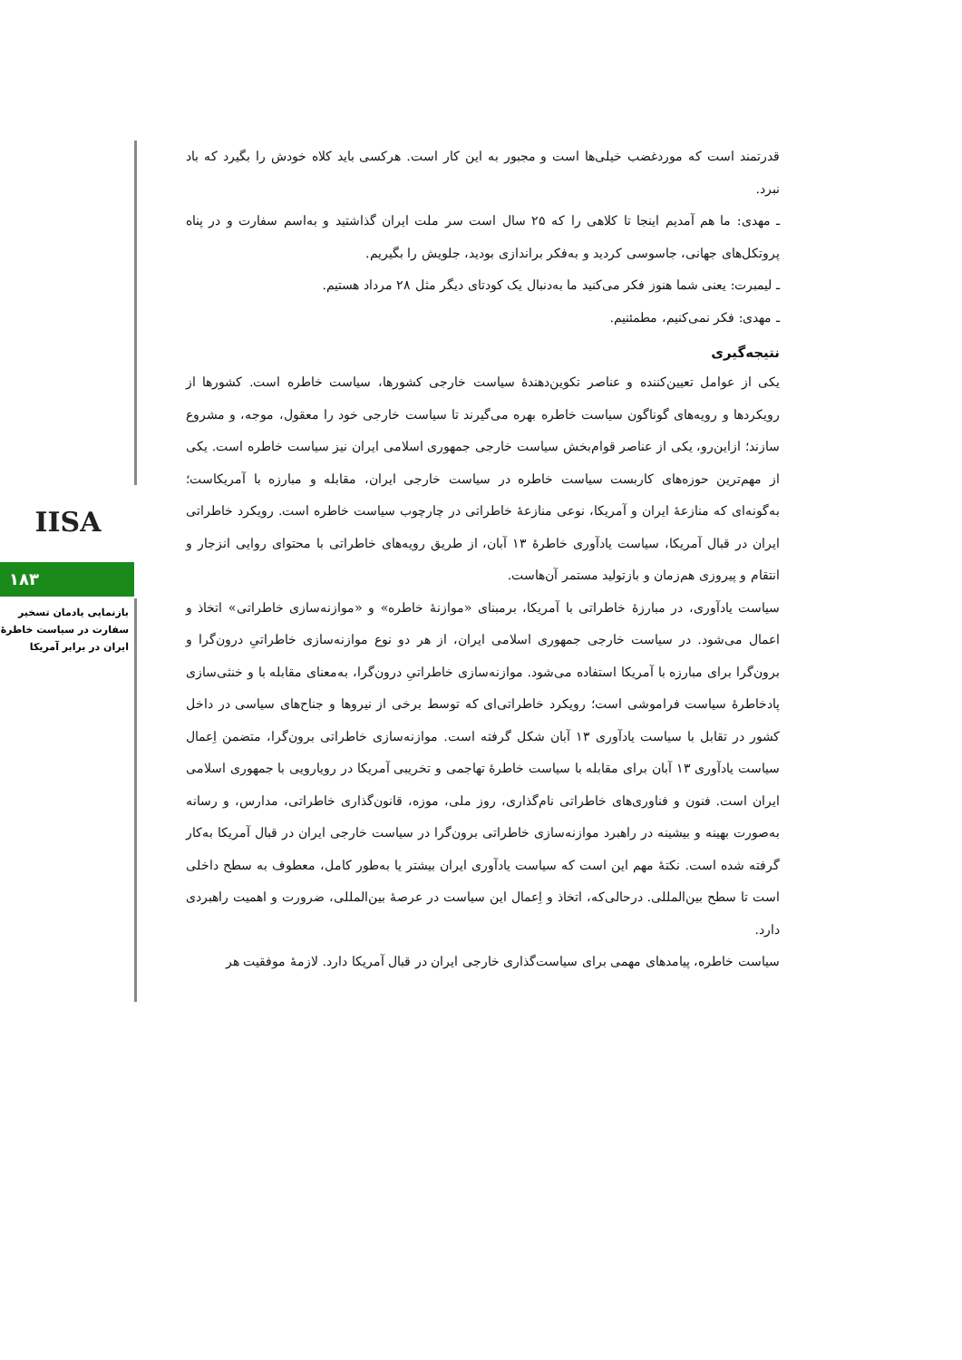IISA
۱۸۳
بازنمایی یادمان تسخیر سفارت در سیاست خاطرهٔ ایران در برابر آمریکا
قدرتمند است که موردغضب خیلی‌ها است و مجبور به این کار است. هرکسی باید کلاه خودش را بگیرد که باد نبرد.
ـ مهدی: ما هم آمدیم اینجا تا کلاهی را که ۲۵ سال است سر ملت ایران گذاشتید و به‌اسم سفارت و در پناه پروتکل‌های جهانی، جاسوسی کردید و به‌فکر براندازی بودید، جلویش را بگیریم.
ـ لیمبرت: یعنی شما هنوز فکر می‌کنید ما به‌دنبال یک کودتای دیگر مثل ۲۸ مرداد هستیم.
ـ مهدی: فکر نمی‌کنیم، مطمئنیم.
نتیجه‌گیری
یکی از عوامل تعیین‌کننده و عناصر تکوین‌دهندهٔ سیاست خارجی کشورها، سیاست خاطره است. کشورها از رویکردها و رویه‌های گوناگون سیاست خاطره بهره می‌گیرند تا سیاست خارجی خود را معقول، موجه، و مشروع سازند؛ ازاین‌رو، یکی از عناصر قوام‌بخش سیاست خارجی جمهوری اسلامی ایران نیز سیاست خاطره است. یکی از مهم‌ترین حوزه‌های کاربست سیاست خاطره در سیاست خارجی ایران، مقابله و مبارزه با آمریکاست؛ به‌گونه‌ای که منازعهٔ ایران و آمریکا، نوعی منازعهٔ خاطراتی در چارچوب سیاست خاطره است. رویکرد خاطراتی ایران در قبال آمریکا، سیاست یادآوری خاطرهٔ ۱۳ آبان، از طریق رویه‌های خاطراتی با محتوای روایی انزجار و انتقام و پیروزی هم‌زمان و بازتولید مستمر آن‌هاست.
سیاست یادآوری، در مبارزهٔ خاطراتی با آمریکا، برمبنای «موازنهٔ خاطره» و «موازنه‌سازی خاطراتی» اتخاذ و اعمال می‌شود. در سیاست خارجی جمهوری اسلامی ایران، از هر دو نوع موازنه‌سازی خاطراتیِ درون‌گرا و برون‌گرا برای مبارزه با آمریکا استفاده می‌شود. موازنه‌سازی خاطراتیِ درون‌گرا، به‌معنای مقابله با و خنثی‌سازی پادخاطرهٔ سیاست فراموشی است؛ رویکرد خاطراتی‌ای که توسط برخی از نیروها و جناح‌های سیاسی در داخل کشور در تقابل با سیاست یادآوری ۱۳ آبان شکل گرفته است. موازنه‌سازی خاطراتی برون‌گرا، متضمن اِعمال سیاست یادآوری ۱۳ آبان برای مقابله با سیاست خاطرهٔ تهاجمی و تخریبی آمریکا در رویارویی با جمهوری اسلامی ایران است. فنون و فناوری‌های خاطراتی نام‌گذاری، روز ملی، موزه، قانون‌گذاری خاطراتی، مدارس، و رسانه به‌صورت بهینه و بیشینه در راهبرد موازنه‌سازی خاطراتی برون‌گرا در سیاست خارجی ایران در قبال آمریکا به‌کار گرفته شده است. نکتهٔ مهم این است که سیاست یادآوری ایران بیشتر یا به‌طور کامل، معطوف به سطح داخلی است تا سطح بین‌المللی. درحالی‌که، اتخاذ و اِعمال این سیاست در عرصهٔ بین‌المللی، ضرورت و اهمیت راهبردی دارد.
سیاست خاطره، پیامدهای مهمی برای سیاست‌گذاری خارجی ایران در قبال آمریکا دارد. لازمهٔ موفقیت هر